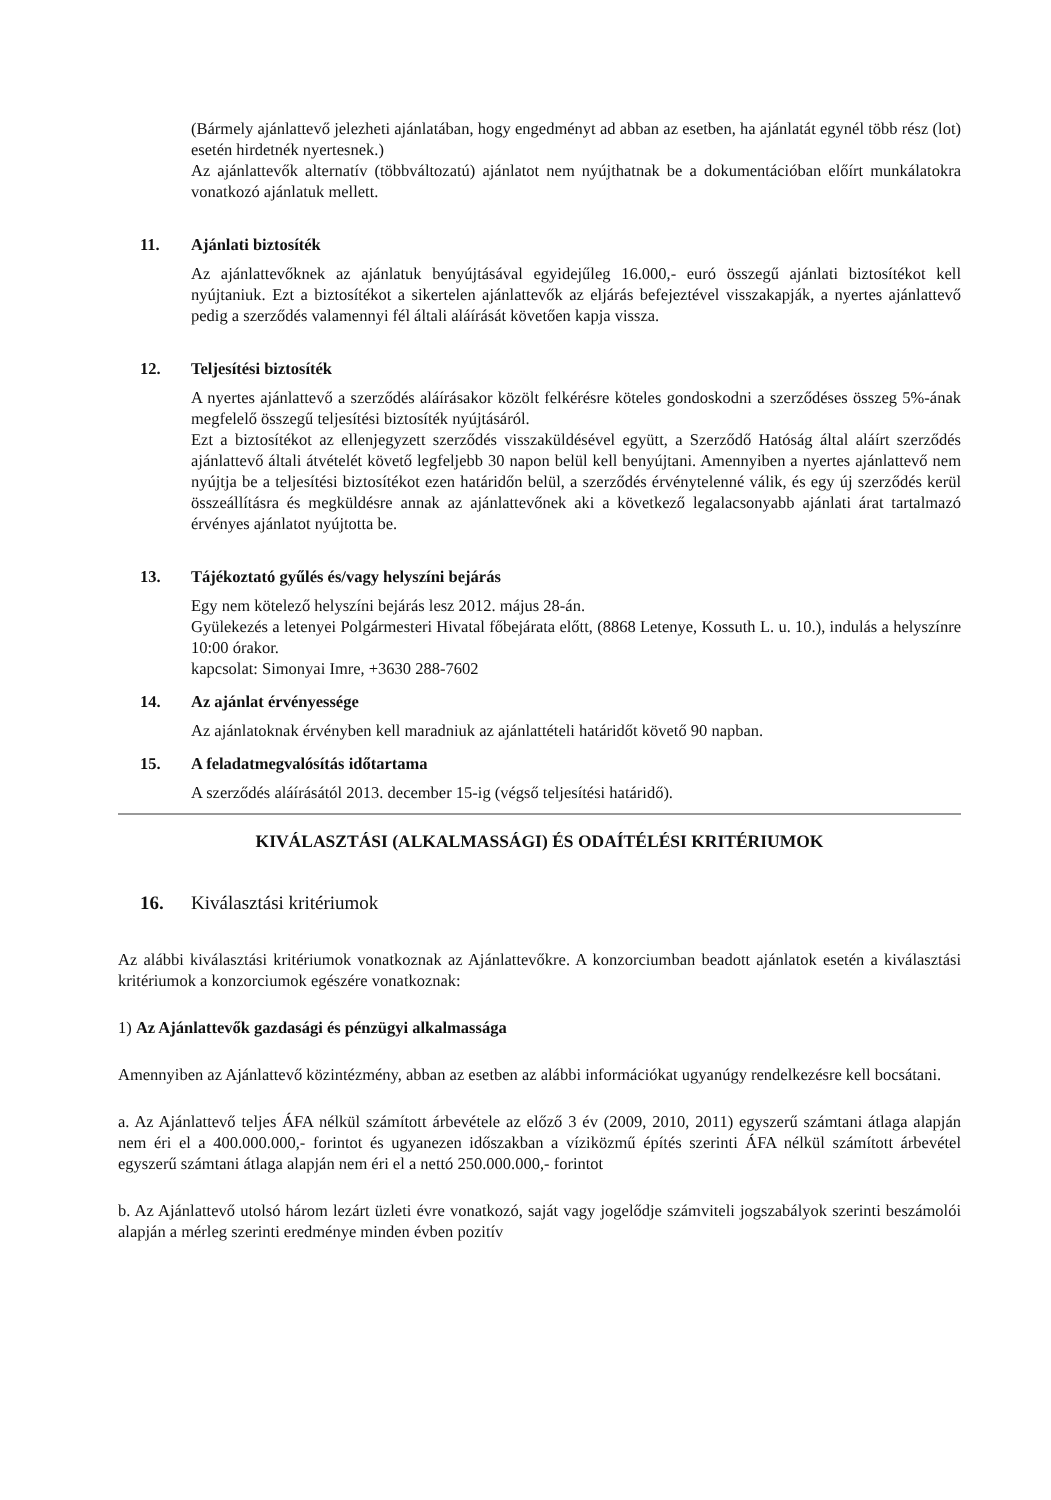(Bármely ajánlattevő jelezheti ajánlatában, hogy engedményt ad abban az esetben, ha ajánlatát egynél több rész (lot) esetén hirdetnék nyertesnek.)
Az ajánlattevők alternatív (többváltozatú) ajánlatot nem nyújthatnak be a dokumentációban előírt munkálatokra vonatkozó ajánlatuk mellett.
11. Ajánlati biztosíték
Az ajánlattevőknek az ajánlatuk benyújtásával egyidejűleg 16.000,- euró összegű ajánlati biztosítékot kell nyújtaniuk. Ezt a biztosítékot a sikertelen ajánlattevők az eljárás befejeztével visszakapják, a nyertes ajánlattevő pedig a szerződés valamennyi fél általi aláírását követően kapja vissza.
12. Teljesítési biztosíték
A nyertes ajánlattevő a szerződés aláírásakor közölt felkérésre köteles gondoskodni a szerződéses összeg 5%-ának megfelelő összegű teljesítési biztosíték nyújtásáról.
Ezt a biztosítékot az ellenjegyzett szerződés visszaküldésével együtt, a Szerződő Hatóság által aláírt szerződés ajánlattevő általi átvételét követő legfeljebb 30 napon belül kell benyújtani. Amennyiben a nyertes ajánlattevő nem nyújtja be a teljesítési biztosítékot ezen határidőn belül, a szerződés érvénytelenné válik, és egy új szerződés kerül összeállításra és megküldésre annak az ajánlattevőnek aki a következő legalacsonyabb ajánlati árat tartalmazó érvényes ajánlatot nyújtotta be.
13. Tájékoztató gyűlés és/vagy helyszíni bejárás
Egy nem kötelező helyszíni bejárás lesz 2012. május 28-án.
Gyülekezés a letenyei Polgármesteri Hivatal főbejárata előtt, (8868 Letenye, Kossuth L. u. 10.), indulás a helyszínre 10:00 órakor.
kapcsolat: Simonyai Imre, +3630 288-7602
14. Az ajánlat érvényessége
Az ajánlatoknak érvényben kell maradniuk az ajánlattételi határidőt követő 90 napban.
15. A feladatmegvalósítás időtartama
A szerződés aláírásától 2013. december 15-ig (végső teljesítési határidő).
KIVÁLASZTÁSI (ALKALMASSÁGI) ÉS ODAÍTÉLÉSI KRITÉRIUMOK
16. Kiválasztási kritériumok
Az alábbi kiválasztási kritériumok vonatkoznak az Ajánlattevőkre. A konzorciumban beadott ajánlatok esetén a kiválasztási kritériumok a konzorciumok egészére vonatkoznak:
1) Az Ajánlattevők gazdasági és pénzügyi alkalmassága
Amennyiben az Ajánlattevő közintézmény, abban az esetben az alábbi információkat ugyanúgy rendelkezésre kell bocsátani.
a. Az Ajánlattevő teljes ÁFA nélkül számított árbevétele az előző 3 év (2009, 2010, 2011) egyszerű számtani átlaga alapján nem éri el a 400.000.000,- forintot és ugyanezen időszakban a víziközmű építés szerinti ÁFA nélkül számított árbevétel egyszerű számtani átlaga alapján nem éri el a nettó 250.000.000,- forintot
b. Az Ajánlattevő utolsó három lezárt üzleti évre vonatkozó, saját vagy jogelődje számviteli jogszabályok szerinti beszámolói alapján a mérleg szerinti eredménye minden évben pozitív